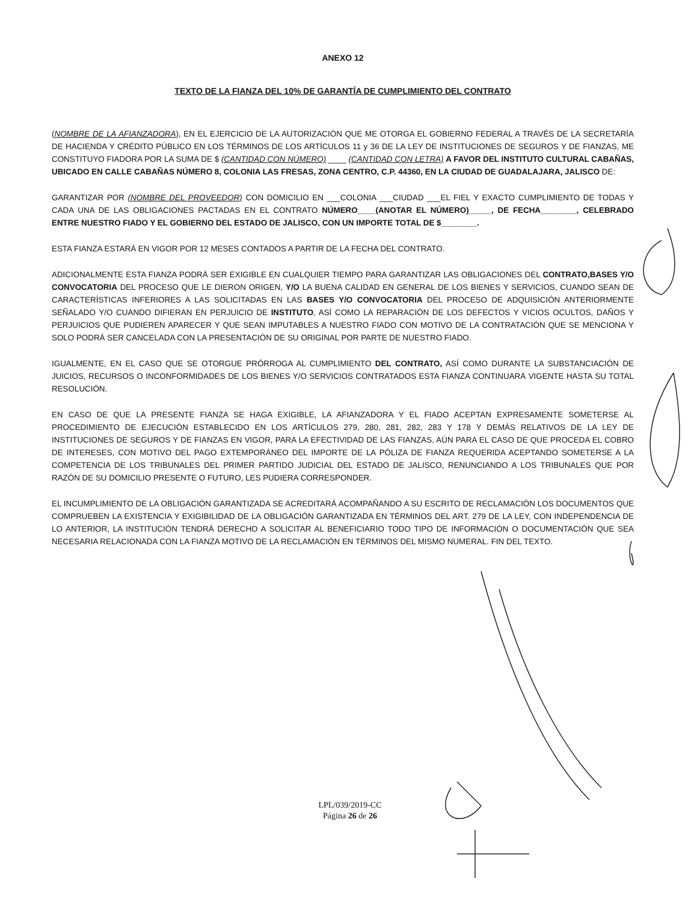ANEXO 12
TEXTO DE LA FIANZA DEL 10% DE GARANTÍA DE CUMPLIMIENTO DEL CONTRATO
(NOMBRE DE LA AFIANZADORA), EN EL EJERCICIO DE LA AUTORIZACIÓN QUE ME OTORGA EL GOBIERNO FEDERAL A TRAVÉS DE LA SECRETARÍA DE HACIENDA Y CRÉDITO PÚBLICO EN LOS TÉRMINOS DE LOS ARTÍCULOS 11 y 36 DE LA LEY DE INSTITUCIONES DE SEGUROS Y DE FIANZAS, ME CONSTITUYO FIADORA POR LA SUMA DE $ (CANTIDAD CON NÚMERO) ____ (CANTIDAD CON LETRA) A FAVOR DEL INSTITUTO CULTURAL CABAÑAS, UBICADO EN CALLE CABAÑAS NÚMERO 8, COLONIA LAS FRESAS, ZONA CENTRO, C.P. 44360, EN LA CIUDAD DE GUADALAJARA, JALISCO DE:
GARANTIZAR POR (NOMBRE DEL PROVEEDOR) CON DOMICILIO EN ___COLONIA ___CIUDAD ___EL FIEL Y EXACTO CUMPLIMIENTO DE TODAS Y CADA UNA DE LAS OBLIGACIONES PACTADAS EN EL CONTRATO NÚMERO____(ANOTAR EL NÚMERO)_____, DE FECHA________, CELEBRADO ENTRE NUESTRO FIADO Y EL GOBIERNO DEL ESTADO DE JALISCO, CON UN IMPORTE TOTAL DE $________.
ESTA FIANZA ESTARÁ EN VIGOR POR 12 MESES CONTADOS A PARTIR DE LA FECHA DEL CONTRATO.
ADICIONALMENTE ESTA FIANZA PODRÁ SER EXIGIBLE EN CUALQUIER TIEMPO PARA GARANTIZAR LAS OBLIGACIONES DEL CONTRATO,BASES Y/O CONVOCATORIA DEL PROCESO QUE LE DIERON ORIGEN, Y/O LA BUENA CALIDAD EN GENERAL DE LOS BIENES Y SERVICIOS, CUANDO SEAN DE CARACTERÍSTICAS INFERIORES A LAS SOLICITADAS EN LAS BASES Y/O CONVOCATORIA DEL PROCESO DE ADQUISICIÓN ANTERIORMENTE SEÑALADO Y/O CUANDO DIFIERAN EN PERJUICIO DE INSTITUTO, ASÍ COMO LA REPARACIÓN DE LOS DEFECTOS Y VICIOS OCULTOS, DAÑOS Y PERJUICIOS QUE PUDIEREN APARECER Y QUE SEAN IMPUTABLES A NUESTRO FIADO CON MOTIVO DE LA CONTRATACIÓN QUE SE MENCIONA Y SOLO PODRÁ SER CANCELADA CON LA PRESENTACIÓN DE SU ORIGINAL POR PARTE DE NUESTRO FIADO.
IGUALMENTE, EN EL CASO QUE SE OTORGUE PRÓRROGA AL CUMPLIMIENTO DEL CONTRATO, ASÍ COMO DURANTE LA SUBSTANCIACIÓN DE JUICIOS, RECURSOS O INCONFORMIDADES DE LOS BIENES Y/O SERVICIOS CONTRATADOS ESTA FIANZA CONTINUARÁ VIGENTE HASTA SU TOTAL RESOLUCIÓN.
EN CASO DE QUE LA PRESENTE FIANZA SE HAGA EXIGIBLE, LA AFIANZADORA Y EL FIADO ACEPTAN EXPRESAMENTE SOMETERSE AL PROCEDIMIENTO DE EJECUCIÓN ESTABLECIDO EN LOS ARTÍCULOS 279, 280, 281, 282, 283 Y 178 Y DEMÁS RELATIVOS DE LA LEY DE INSTITUCIONES DE SEGUROS Y DE FIANZAS EN VIGOR, PARA LA EFECTIVIDAD DE LAS FIANZAS, AÚN PARA EL CASO DE QUE PROCEDA EL COBRO DE INTERESES, CON MOTIVO DEL PAGO EXTEMPORÁNEO DEL IMPORTE DE LA PÓLIZA DE FIANZA REQUERIDA ACEPTANDO SOMETERSE A LA COMPETENCIA DE LOS TRIBUNALES DEL PRIMER PARTIDO JUDICIAL DEL ESTADO DE JALISCO, RENUNCIANDO A LOS TRIBUNALES QUE POR RAZÓN DE SU DOMICILIO PRESENTE O FUTURO, LES PUDIERA CORRESPONDER.
EL INCUMPLIMIENTO DE LA OBLIGACIÓN GARANTIZADA SE ACREDITARÁ ACOMPAÑANDO A SU ESCRITO DE RECLAMACIÓN LOS DOCUMENTOS QUE COMPRUEBEN LA EXISTENCIA Y EXIGIBILIDAD DE LA OBLIGACIÓN GARANTIZADA EN TÉRMINOS DEL ART. 279 DE LA LEY, CON INDEPENDENCIA DE LO ANTERIOR, LA INSTITUCIÓN TENDRÁ DERECHO A SOLICITAR AL BENEFICIARIO TODO TIPO DE INFORMACIÓN O DOCUMENTACIÓN QUE SEA NECESARIA RELACIONADA CON LA FIANZA MOTIVO DE LA RECLAMACIÓN EN TÉRMINOS DEL MISMO NUMERAL. FIN DEL TEXTO.
LPL/039/2019-CC
Página 26 de 26